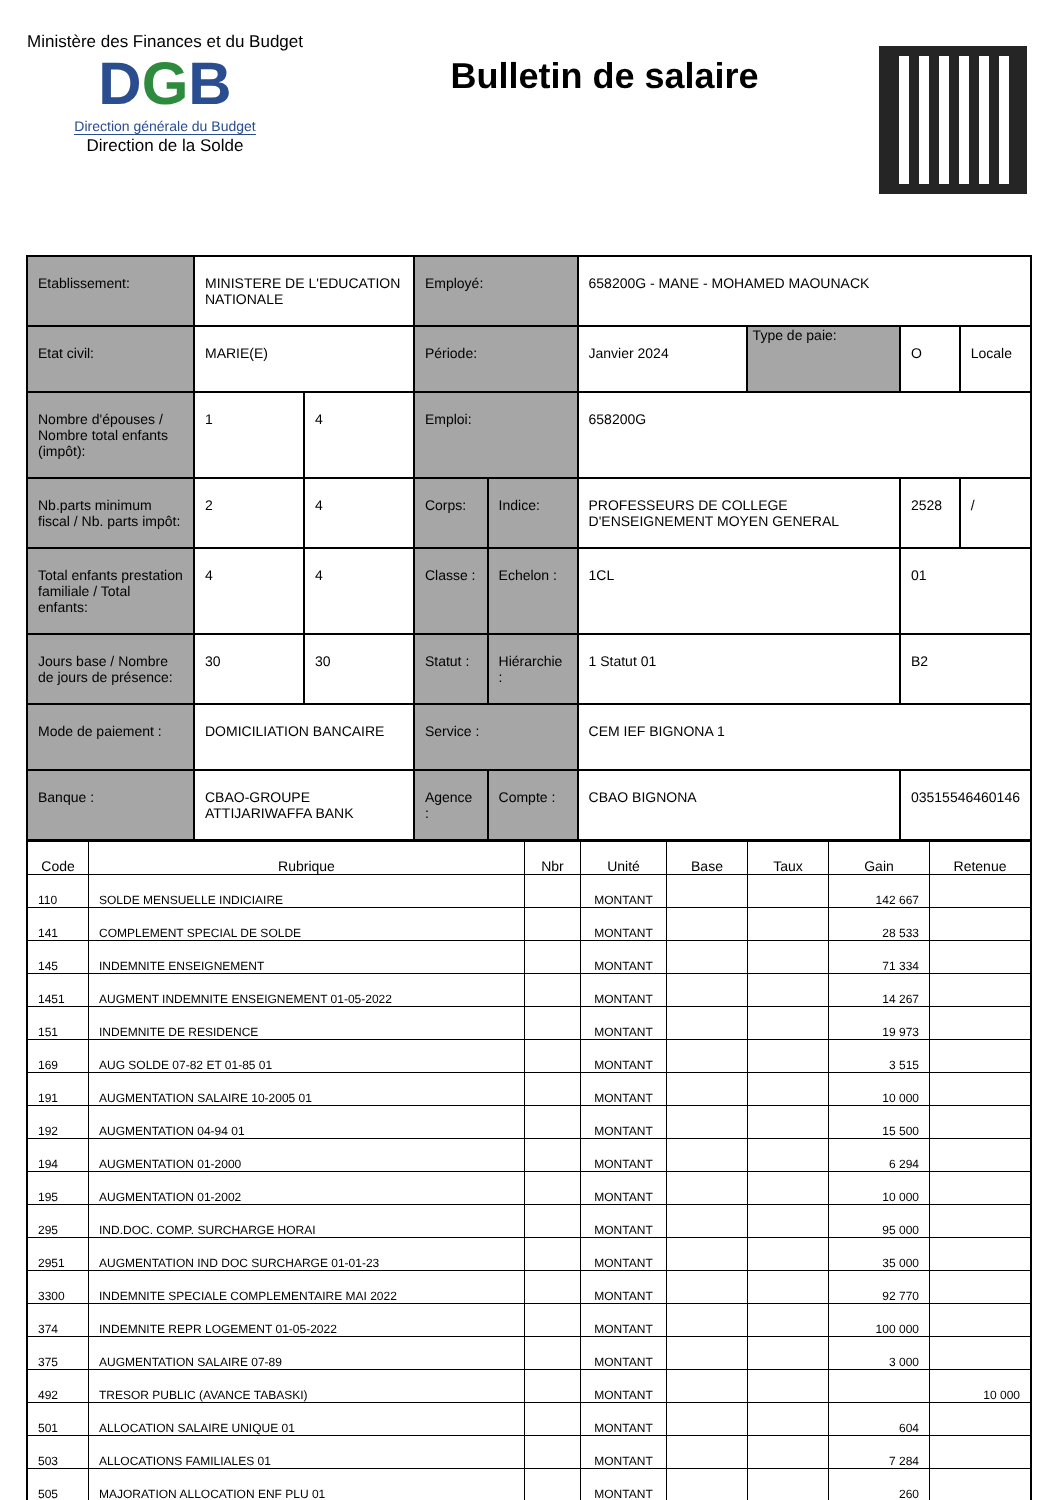Ministère des Finances et du Budget
DGB
Direction générale du Budget
Direction de la Solde
Bulletin de salaire
| Etablissement: | MINISTERE DE L'EDUCATION NATIONALE | | Employé: | | 658200G - MANE - MOHAMED MAOUNACK | | | |
| Etat civil: | MARIE(E) | | Période: | | Janvier 2024 | Type de paie: | O | Locale |
| Nombre d'épouses / Nombre total enfants (impôt): | 1 | 4 | Emploi: | | 658200G | | | |
| Nb.parts minimum fiscal / Nb. parts impôt: | 2 | 4 | Corps: | Indice: | PROFESSEURS DE COLLEGE D'ENSEIGNEMENT MOYEN GENERAL | | 2528 | / |
| Total enfants prestation familiale / Total enfants: | 4 | 4 | Classe : | Echelon : | 1CL | | 01 | |
| Jours base / Nombre de jours de présence: | 30 | 30 | Statut : | Hiérarchie : | 1 Statut 01 | | B2 | |
| Mode de paiement : | DOMICILIATION BANCAIRE | | Service : | | CEM IEF BIGNONA 1 | | | |
| Banque : | CBAO-GROUPE ATTIJARIWAFFA BANK | | Agence : | Compte : | CBAO BIGNONA | | 03515546460146 | |
| Code | Rubrique | Nbr | Unité | Base | Taux | Gain | Retenue |
| --- | --- | --- | --- | --- | --- | --- | --- |
| 110 | SOLDE MENSUELLE INDICIAIRE | | MONTANT | | | 142 667 | |
| 141 | COMPLEMENT SPECIAL DE SOLDE | | MONTANT | | | 28 533 | |
| 145 | INDEMNITE ENSEIGNEMENT | | MONTANT | | | 71 334 | |
| 1451 | AUGMENT INDEMNITE ENSEIGNEMENT 01-05-2022 | | MONTANT | | | 14 267 | |
| 151 | INDEMNITE DE RESIDENCE | | MONTANT | | | 19 973 | |
| 169 | AUG SOLDE 07-82 ET 01-85 01 | | MONTANT | | | 3 515 | |
| 191 | AUGMENTATION SALAIRE 10-2005 01 | | MONTANT | | | 10 000 | |
| 192 | AUGMENTATION 04-94 01 | | MONTANT | | | 15 500 | |
| 194 | AUGMENTATION 01-2000 | | MONTANT | | | 6 294 | |
| 195 | AUGMENTATION 01-2002 | | MONTANT | | | 10 000 | |
| 295 | IND.DOC. COMP. SURCHARGE HORAI | | MONTANT | | | 95 000 | |
| 2951 | AUGMENTATION IND DOC SURCHARGE 01-01-23 | | MONTANT | | | 35 000 | |
| 3300 | INDEMNITE SPECIALE COMPLEMENTAIRE MAI 2022 | | MONTANT | | | 92 770 | |
| 374 | INDEMNITE REPR LOGEMENT 01-05-2022 | | MONTANT | | | 100 000 | |
| 375 | AUGMENTATION SALAIRE 07-89 | | MONTANT | | | 3 000 | |
| 492 | TRESOR PUBLIC (AVANCE TABASKI) | | MONTANT | | | | 10 000 |
| 501 | ALLOCATION SALAIRE UNIQUE 01 | | MONTANT | | | 604 | |
| 503 | ALLOCATIONS FAMILIALES 01 | | MONTANT | | | 7 284 | |
| 505 | MAJORATION ALLOCATION ENF PLU 01 | | MONTANT | | | 260 | |